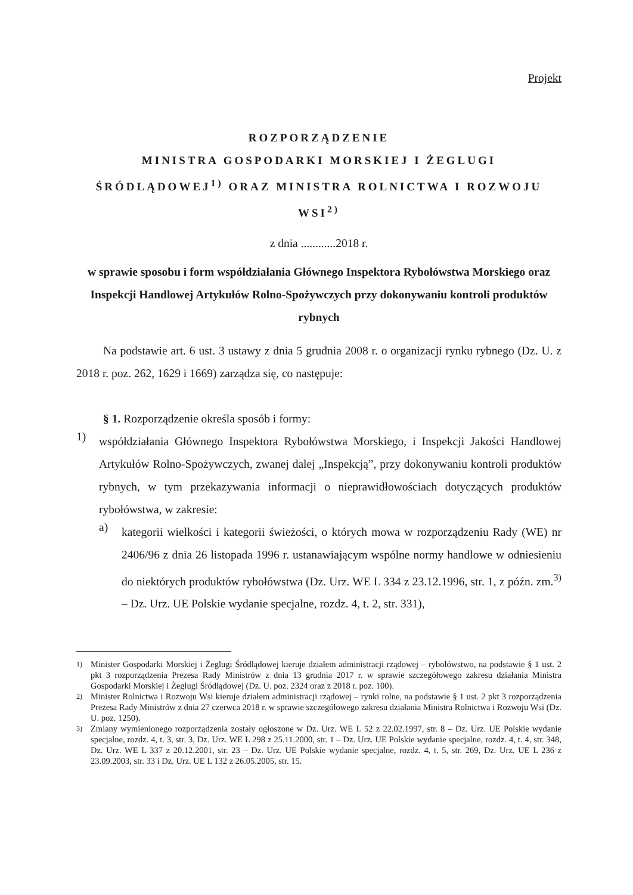Projekt
ROZPORZĄDZENIE
MINISTRA GOSPODARKI MORSKIEJ I ŻEGLUGI ŚRÓDLĄDOWEJ<sup>1)</sup> ORAZ MINISTRA ROLNICTWA I ROZWOJU WSI<sup>2)</sup>
z dnia ............2018 r.
w sprawie sposobu i form współdziałania Głównego Inspektora Rybołówstwa Morskiego oraz Inspekcji Handlowej Artykułów Rolno-Spożywczych przy dokonywaniu kontroli produktów rybnych
Na podstawie art. 6 ust. 3 ustawy z dnia 5 grudnia 2008 r. o organizacji rynku rybnego (Dz. U. z 2018 r. poz. 262, 1629 i 1669) zarządza się, co następuje:
§ 1. Rozporządzenie określa sposób i formy:
1)
współdziałania Głównego Inspektora Rybołówstwa Morskiego, i Inspekcji Jakości Handlowej Artykułów Rolno-Spożywczych, zwanej dalej „Inspekcją”, przy dokonywaniu kontroli produktów rybnych, w tym przekazywania informacji o nieprawidłowościach dotyczących produktów rybołówstwa, w zakresie:
a)
kategorii wielkości i kategorii świeżości, o których mowa w rozporządzeniu Rady (WE) nr 2406/96 z dnia 26 listopada 1996 r. ustanawiającym wspólne normy handlowe w odniesieniu do niektórych produktów rybołówstwa (Dz. Urz. WE L 334 z 23.12.1996, str. 1, z późn. zm.<sup>3)</sup> – Dz. Urz. UE Polskie wydanie specjalne, rozdz. 4, t. 2, str. 331),
<sup>1)</sup> Minister Gospodarki Morskiej i Żeglugi Śródlądowej kieruje działem administracji rządowej – rybołówstwo, na podstawie § 1 ust. 2 pkt 3 rozporządzenia Prezesa Rady Ministrów z dnia 13 grudnia 2017 r. w sprawie szczegółowego zakresu działania Ministra Gospodarki Morskiej i Żeglugi Śródlądowej (Dz. U. poz. 2324 oraz z 2018 r. poz. 100).
<sup>2)</sup> Minister Rolnictwa i Rozwoju Wsi kieruje działem administracji rządowej – rynki rolne, na podstawie § 1 ust. 2 pkt 3 rozporządzenia Prezesa Rady Ministrów z dnia 27 czerwca 2018 r. w sprawie szczegółowego zakresu działania Ministra Rolnictwa i Rozwoju Wsi (Dz. U. poz. 1250).
<sup>3)</sup> Zmiany wymienionego rozporządzenia zostały ogłoszone w Dz. Urz. WE L 52 z 22.02.1997, str. 8 – Dz. Urz. UE Polskie wydanie specjalne, rozdz. 4, t. 3, str. 3, Dz. Urz. WE L 298 z 25.11.2000, str. 1 – Dz. Urz. UE Polskie wydanie specjalne, rozdz. 4, t. 4, str. 348, Dz. Urz. WE L 337 z 20.12.2001, str. 23 – Dz. Urz. UE Polskie wydanie specjalne, rozdz. 4, t. 5, str. 269, Dz. Urz. UE L 236 z 23.09.2003, str. 33 i Dz. Urz. UE L 132 z 26.05.2005, str. 15.